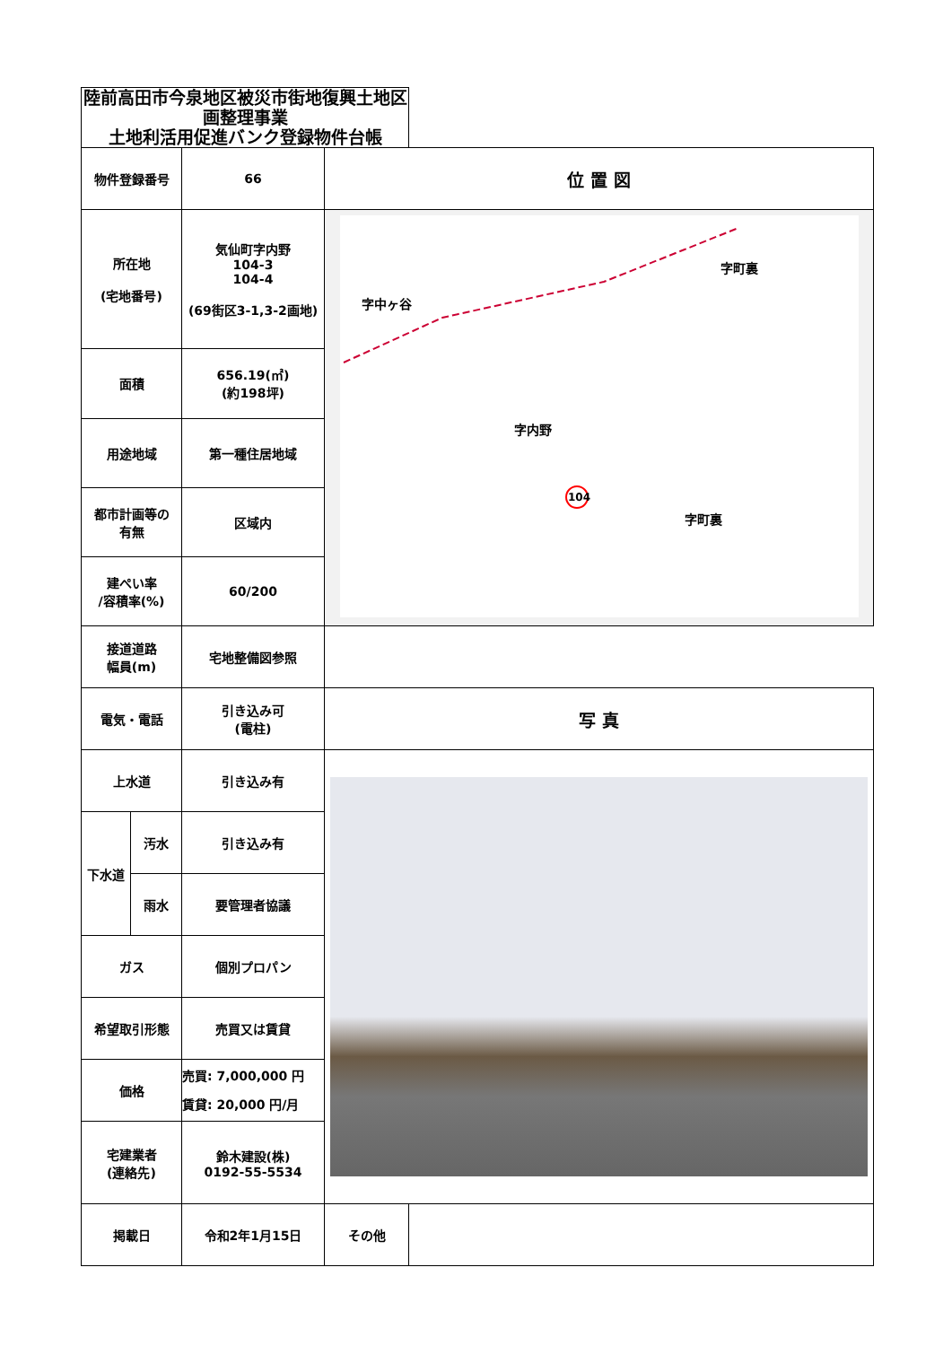| 陸前高田市今泉地区被災市街地復興土地区画整理事業 土地利活用促進バンク登録物件台帳 | | | | |
| --- | --- | --- | --- | --- |
| 物件登録番号 | | 66 | 位 置 図 | |
| 所在地 (宅地番号) | | 気仙町字内野 104-3 104-4 (69街区3-1,3-2画地) | 字中ヶ谷 字町裏 字内野 字町裏 104 | |
| 面積 | | 656.19(㎡) (約198坪) | | |
| 用途地域 | | 第一種住居地域 | | |
| 都市計画等の 有無 | | 区域内 | | |
| 建ぺい率 /容積率(%) | | 60/200 | | |
| 接道道路 幅員(m) | | 宅地整備図参照 | | |
| 電気・電話 | | 引き込み可 (電柱) | 写 真 | |
| 上水道 | | 引き込み有 | | |
| 下水道 | 汚水 | 引き込み有 | | |
| | 雨水 | 要管理者協議 | | |
| ガス | | 個別プロパン | | |
| 希望取引形態 | | 売買又は賃貸 | | |
| 価格 | | 売買: 7,000,000 円 賃貸: 20,000 円/月 | | |
| 宅建業者 (連絡先) | | 鈴木建設(株) 0192-55-5534 | | |
| 掲載日 | | 令和2年1月15日 | その他 | |